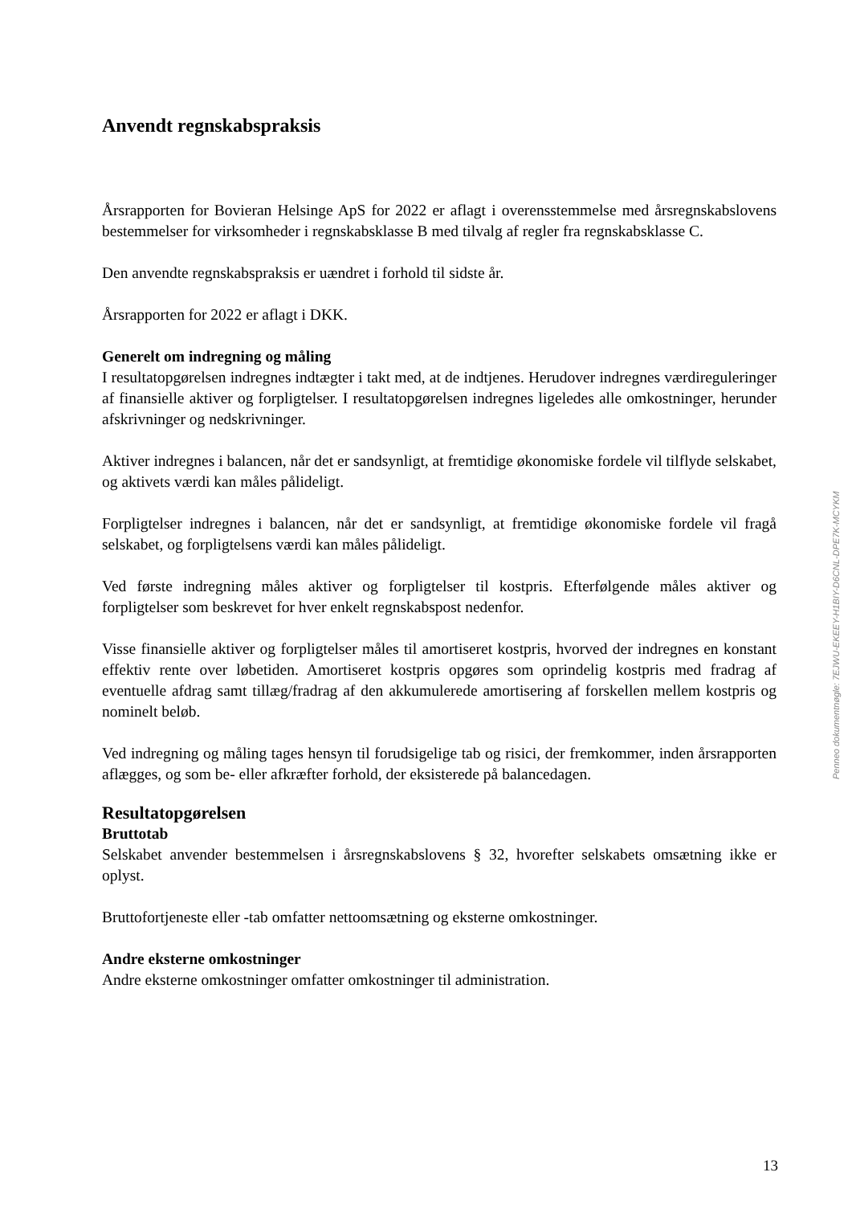Anvendt regnskabspraksis
Årsrapporten for Bovieran Helsinge ApS for 2022 er aflagt i overensstemmelse med årsregnskabslovens bestemmelser for virksomheder i regnskabsklasse B med tilvalg af regler fra regnskabsklasse C.
Den anvendte regnskabspraksis er uændret i forhold til sidste år.
Årsrapporten for 2022 er aflagt i DKK.
Generelt om indregning og måling
I resultatopgørelsen indregnes indtægter i takt med, at de indtjenes. Herudover indregnes værdi­reguleringer af finansielle aktiver og forpligtelser. I resultatopgørelsen indregnes ligeledes alle omkostninger, herunder afskrivninger og nedskrivninger.
Aktiver indregnes i balancen, når det er sandsynligt, at fremtidige økonomiske fordele vil tilflyde selskabet, og aktivets værdi kan måles pålideligt.
Forpligtelser indregnes i balancen, når det er sandsynligt, at fremtidige økonomiske fordele vil fragå selskabet, og forpligtelsens værdi kan måles pålideligt.
Ved første indregning måles aktiver og forpligtelser til kostpris. Efterfølgende måles aktiver og forpligtelser som beskrevet for hver enkelt regnskabspost nedenfor.
Visse finansielle aktiver og forpligtelser måles til amortiseret kostpris, hvorved der indregnes en konstant effektiv rente over løbetiden. Amortiseret kostpris opgøres som oprindelig kostpris med fradrag af eventuelle afdrag samt tillæg/fradrag af den akkumulerede amortisering af forskellen mellem kostpris og nominelt beløb.
Ved indregning og måling tages hensyn til forudsigelige tab og risici, der fremkommer, inden årsrapporten aflægges, og som be- eller afkræfter forhold, der eksisterede på balancedagen.
Resultatopgørelsen
Bruttotab
Selskabet anvender bestemmelsen i årsregnskabslovens § 32, hvorefter selskabets omsætning ik­ke er oplyst.
Bruttofortjeneste eller -tab omfatter nettoomsætning og eksterne omkostninger.
Andre eksterne omkostninger
Andre eksterne omkostninger omfatter omkostninger til administration.
Penneo dokumentnøgle: 7EJWU-EKEEY-H1BIY-D6CNL-DPE7K-MCYKM
13